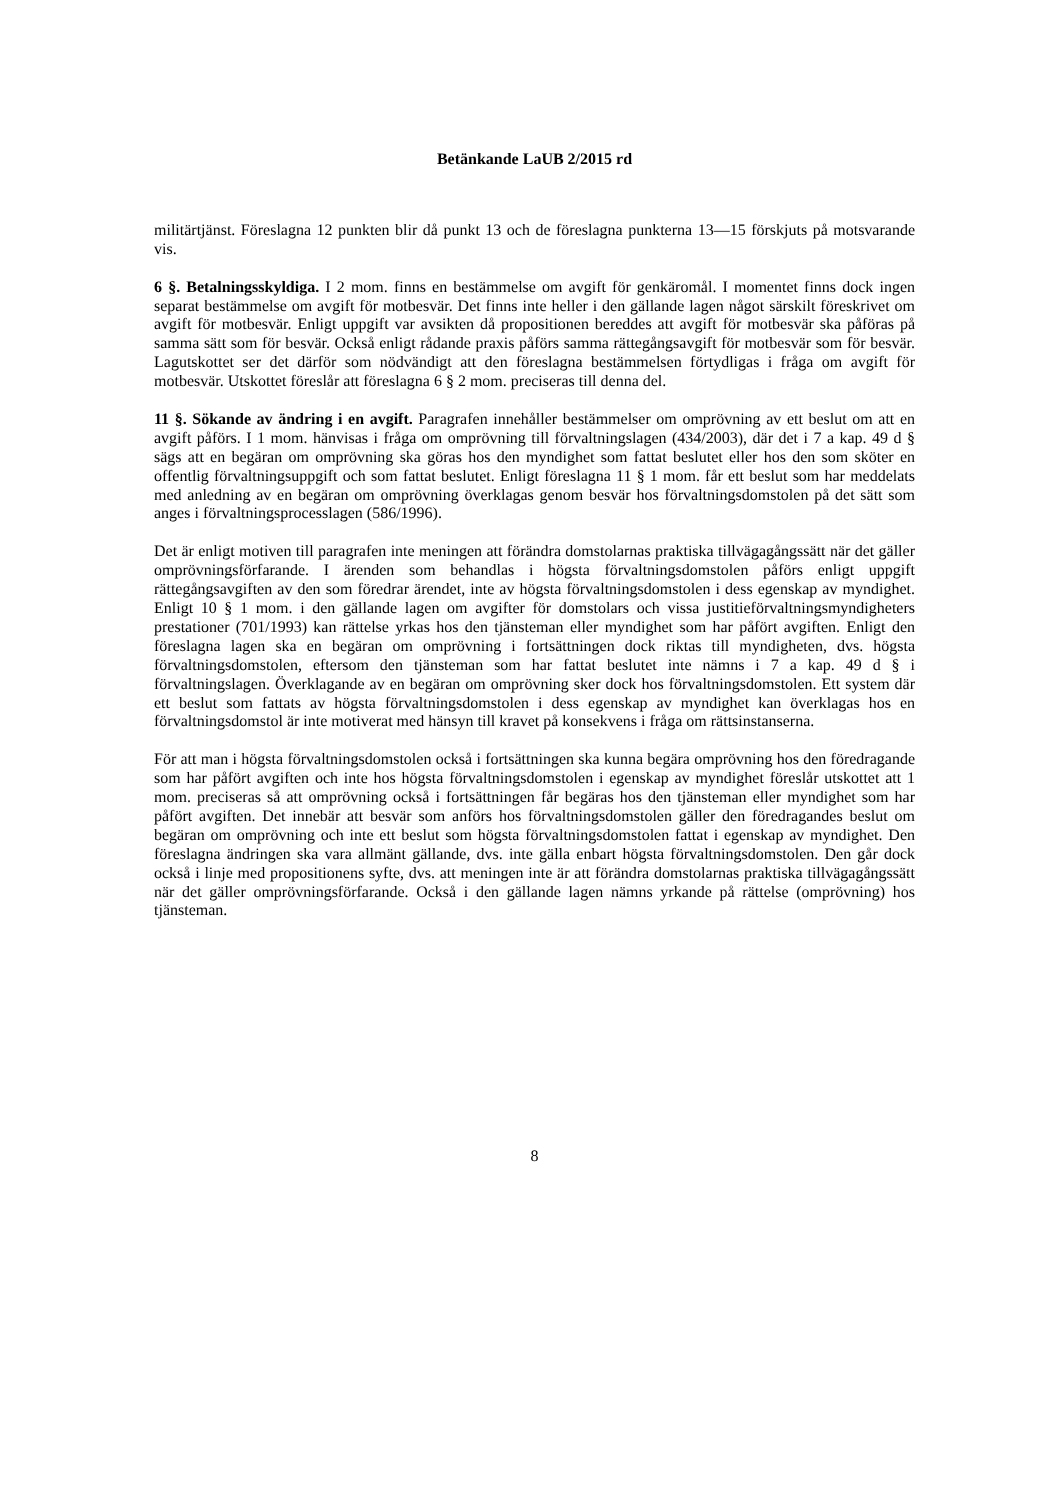Betänkande LaUB 2/2015 rd
militärtjänst. Föreslagna 12 punkten blir då punkt 13 och de föreslagna punkterna 13—15 förskjuts på motsvarande vis.
6 §. Betalningsskyldiga. I 2 mom. finns en bestämmelse om avgift för genkäromål. I momentet finns dock ingen separat bestämmelse om avgift för motbesvär. Det finns inte heller i den gällande lagen något särskilt föreskrivet om avgift för motbesvär. Enligt uppgift var avsikten då propositionen bereddes att avgift för motbesvär ska påföras på samma sätt som för besvär. Också enligt rådande praxis påförs samma rättegångsavgift för motbesvär som för besvär. Lagutskottet ser det därför som nödvändigt att den föreslagna bestämmelsen förtydligas i fråga om avgift för motbesvär. Utskottet föreslår att föreslagna 6 § 2 mom. preciseras till denna del.
11 §. Sökande av ändring i en avgift. Paragrafen innehåller bestämmelser om omprövning av ett beslut om att en avgift påförs. I 1 mom. hänvisas i fråga om omprövning till förvaltningslagen (434/2003), där det i 7 a kap. 49 d § sägs att en begäran om omprövning ska göras hos den myndighet som fattat beslutet eller hos den som sköter en offentlig förvaltningsuppgift och som fattat beslutet. Enligt föreslagna 11 § 1 mom. får ett beslut som har meddelats med anledning av en begäran om omprövning överklagas genom besvär hos förvaltningsdomstolen på det sätt som anges i förvaltningsprocesslagen (586/1996).
Det är enligt motiven till paragrafen inte meningen att förändra domstolarnas praktiska tillvägagångssätt när det gäller omprövningsförfarande. I ärenden som behandlas i högsta förvaltningsdomstolen påförs enligt uppgift rättegångsavgiften av den som föredrar ärendet, inte av högsta förvaltningsdomstolen i dess egenskap av myndighet. Enligt 10 § 1 mom. i den gällande lagen om avgifter för domstolars och vissa justitieförvaltningsmyndigheters prestationer (701/1993) kan rättelse yrkas hos den tjänsteman eller myndighet som har påfört avgiften. Enligt den föreslagna lagen ska en begäran om omprövning i fortsättningen dock riktas till myndigheten, dvs. högsta förvaltningsdomstolen, eftersom den tjänsteman som har fattat beslutet inte nämns i 7 a kap. 49 d § i förvaltningslagen. Överklagande av en begäran om omprövning sker dock hos förvaltningsdomstolen. Ett system där ett beslut som fattats av högsta förvaltningsdomstolen i dess egenskap av myndighet kan överklagas hos en förvaltningsdomstol är inte motiverat med hänsyn till kravet på konsekvens i fråga om rättsinstanserna.
För att man i högsta förvaltningsdomstolen också i fortsättningen ska kunna begära omprövning hos den föredragande som har påfört avgiften och inte hos högsta förvaltningsdomstolen i egenskap av myndighet föreslår utskottet att 1 mom. preciseras så att omprövning också i fortsättningen får begäras hos den tjänsteman eller myndighet som har påfört avgiften. Det innebär att besvär som anförs hos förvaltningsdomstolen gäller den föredragandes beslut om begäran om omprövning och inte ett beslut som högsta förvaltningsdomstolen fattat i egenskap av myndighet. Den föreslagna ändringen ska vara allmänt gällande, dvs. inte gälla enbart högsta förvaltningsdomstolen. Den går dock också i linje med propositionens syfte, dvs. att meningen inte är att förändra domstolarnas praktiska tillvägagångssätt när det gäller omprövningsförfarande. Också i den gällande lagen nämns yrkande på rättelse (omprövning) hos tjänsteman.
8